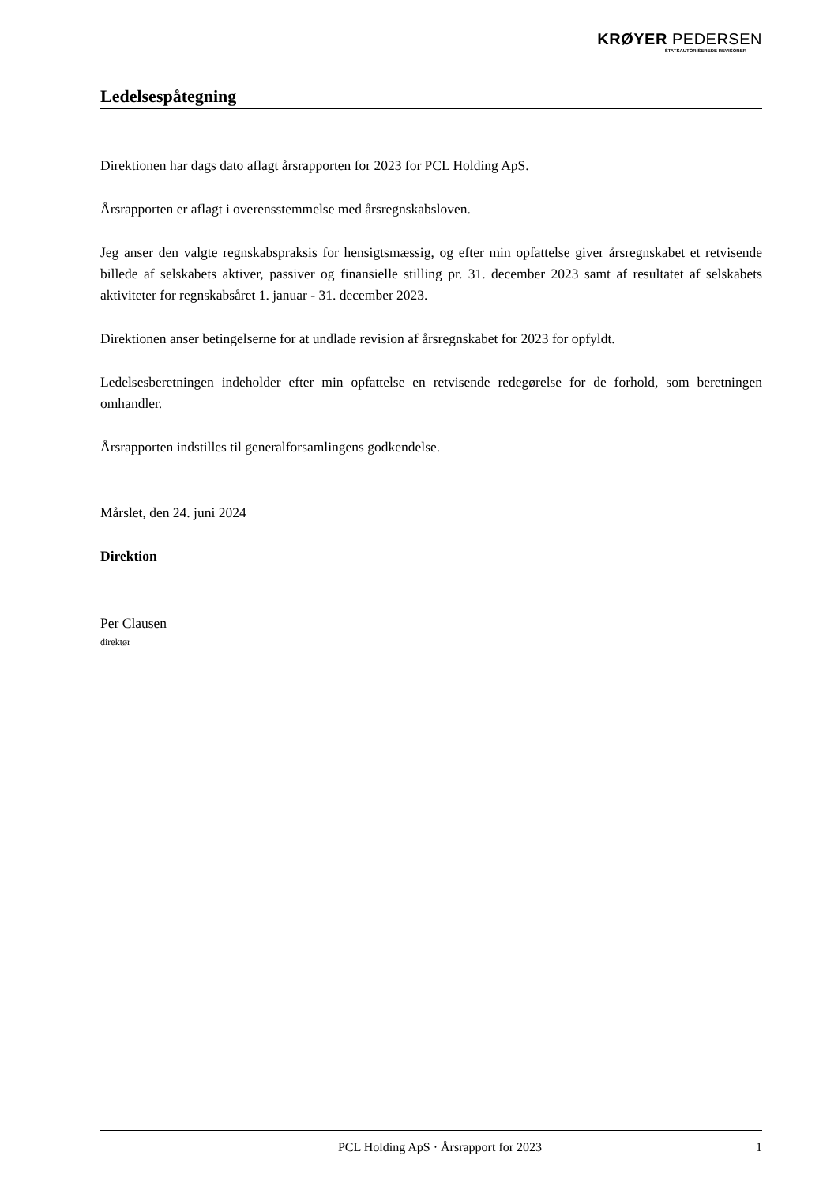KRØYER PEDERSEN
STATSAUTORISEREDE REVISORER
Ledelsespåtegning
Direktionen har dags dato aflagt årsrapporten for 2023 for PCL Holding ApS.
Årsrapporten er aflagt i overensstemmelse med årsregnskabsloven.
Jeg anser den valgte regnskabspraksis for hensigtsmæssig, og efter min opfattelse giver årsregnskabet et retvisende billede af selskabets aktiver, passiver og finansielle stilling pr. 31. december 2023 samt af resultatet af selskabets aktiviteter for regnskabsåret 1. januar - 31. december 2023.
Direktionen anser betingelserne for at undlade revision af årsregnskabet for 2023 for opfyldt.
Ledelsesberetningen indeholder efter min opfattelse en retvisende redegørelse for de forhold, som beretningen omhandler.
Årsrapporten indstilles til generalforsamlingens godkendelse.
Mårslet, den 24. juni 2024
Direktion
Per Clausen
direktør
PCL Holding ApS · Årsrapport for 2023 1